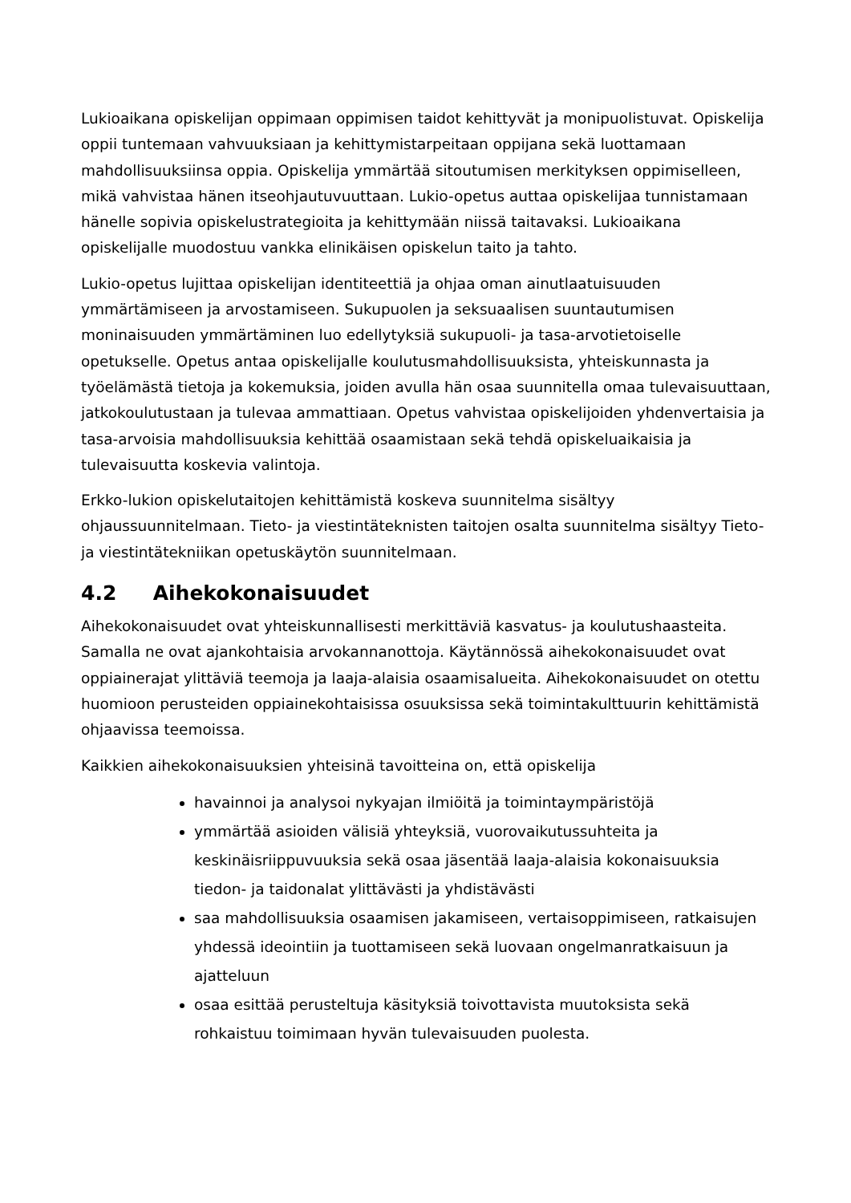Lukioaikana opiskelijan oppimaan oppimisen taidot kehittyvät ja monipuolistuvat. Opiskelija oppii tuntemaan vahvuuksiaan ja kehittymistarpeitaan oppijana sekä luottamaan mahdollisuuksiinsa oppia. Opiskelija ymmärtää sitoutumisen merkityksen oppimiselleen, mikä vahvistaa hänen itseohjautuvuuttaan. Lukio-opetus auttaa opiskelijaa tunnistamaan hänelle sopivia opiskelustrategioita ja kehittymään niissä taitavaksi. Lukioaikana opiskelijalle muodostuu vankka elinikäisen opiskelun taito ja tahto.
Lukio-opetus lujittaa opiskelijan identiteettiä ja ohjaa oman ainutlaatuisuuden ymmärtämiseen ja arvostamiseen. Sukupuolen ja seksuaalisen suuntautumisen moninaisuuden ymmärtäminen luo edellytyksiä sukupuoli- ja tasa-arvotietoiselle opetukselle. Opetus antaa opiskelijalle koulutusmahdollisuuksista, yhteiskunnasta ja työelämästä tietoja ja kokemuksia, joiden avulla hän osaa suunnitella omaa tulevaisuuttaan, jatkokoulutustaan ja tulevaa ammattiaan. Opetus vahvistaa opiskelijoiden yhdenvertaisia ja tasa-arvoisia mahdollisuuksia kehittää osaamistaan sekä tehdä opiskeluaikaisia ja tulevaisuutta koskevia valintoja.
Erkko-lukion opiskelutaitojen kehittämistä koskeva suunnitelma sisältyy ohjaussuunnitelmaan. Tieto- ja viestintäteknisten taitojen osalta suunnitelma sisältyy Tieto-ja viestintätekniikan opetuskäytön suunnitelmaan.
4.2 Aihekokonaisuudet
Aihekokonaisuudet ovat yhteiskunnallisesti merkittäviä kasvatus- ja koulutushaasteita. Samalla ne ovat ajankohtaisia arvokannanottoja. Käytännössä aihekokonaisuudet ovat oppiainerajat ylittäviä teemoja ja laaja-alaisia osaamisalueita. Aihekokonaisuudet on otettu huomioon perusteiden oppiainekohtaisissa osuuksissa sekä toimintakulttuurin kehittämistä ohjaavissa teemoissa.
Kaikkien aihekokonaisuuksien yhteisinä tavoitteina on, että opiskelija
havainnoi ja analysoi nykyajan ilmiöitä ja toimintaympäristöjä
ymmärtää asioiden välisiä yhteyksiä, vuorovaikutussuhteita ja keskinäisriippuvuuksia sekä osaa jäsentää laaja-alaisia kokonaisuuksia tiedon- ja taidonalat ylittävästi ja yhdistävästi
saa mahdollisuuksia osaamisen jakamiseen, vertaisoppimiseen, ratkaisujen yhdessä ideointiin ja tuottamiseen sekä luovaan ongelmanratkaisuun ja ajatteluun
osaa esittää perusteltuja käsityksiä toivottavista muutoksista sekä rohkaistuu toimimaan hyvän tulevaisuuden puolesta.